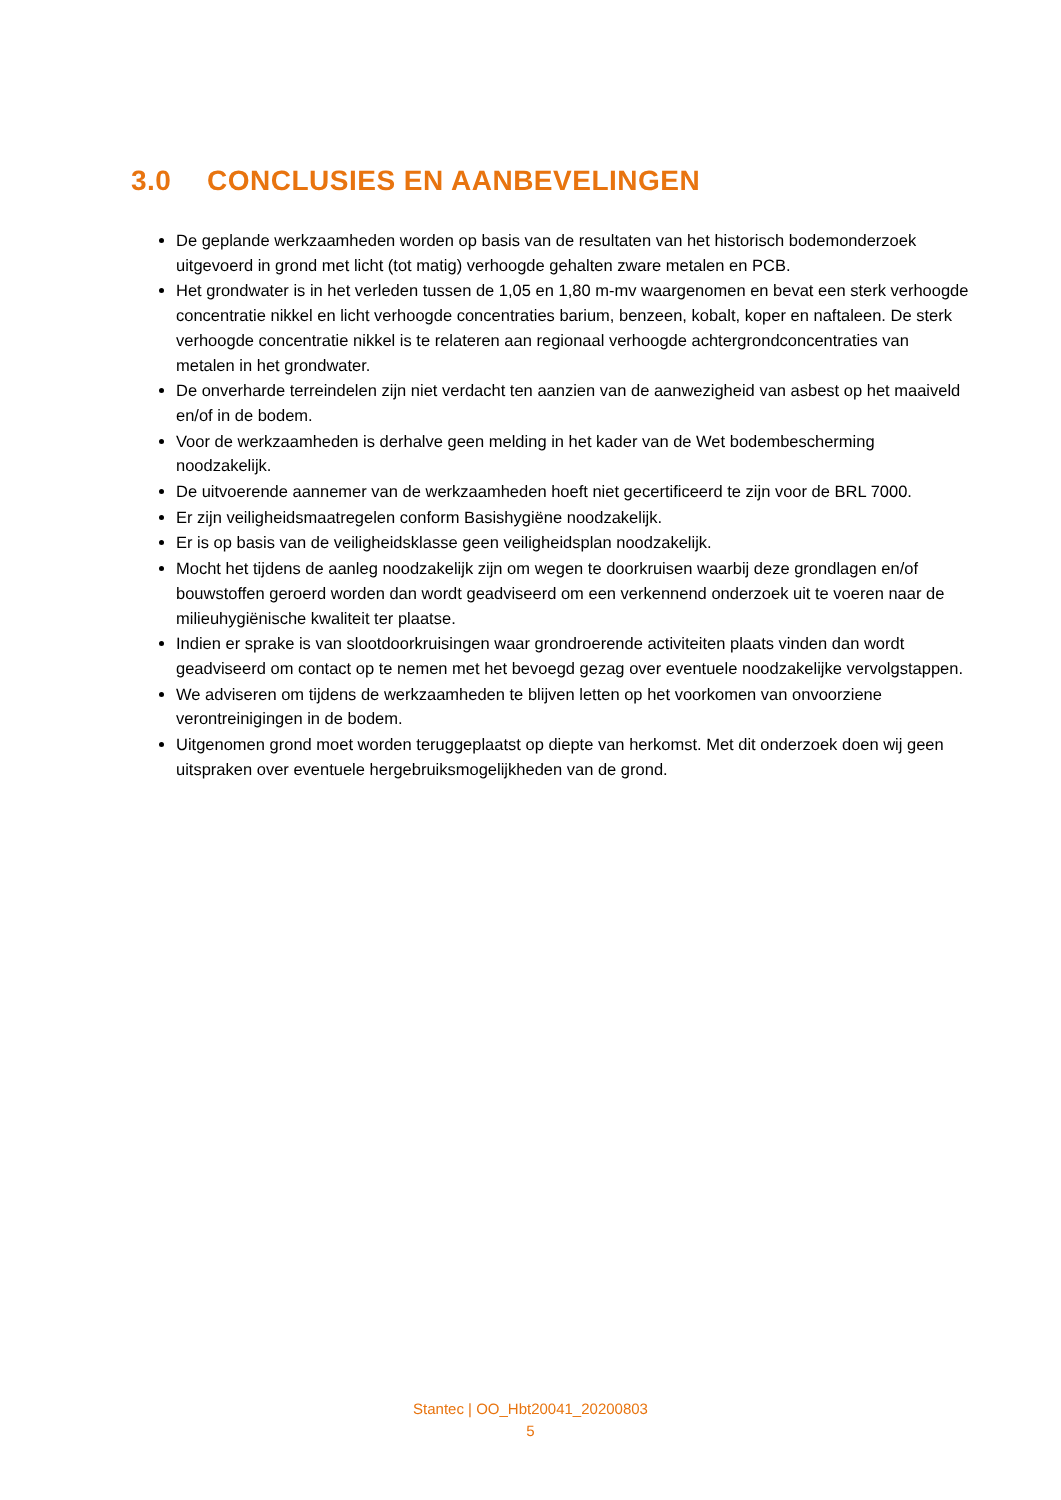3.0 CONCLUSIES EN AANBEVELINGEN
De geplande werkzaamheden worden op basis van de resultaten van het historisch bodemonderzoek uitgevoerd in grond met licht (tot matig) verhoogde gehalten zware metalen en PCB.
Het grondwater is in het verleden tussen de 1,05 en 1,80 m-mv waargenomen en bevat een sterk verhoogde concentratie nikkel en licht verhoogde concentraties barium, benzeen, kobalt, koper en naftaleen. De sterk verhoogde concentratie nikkel is te relateren aan regionaal verhoogde achtergrondconcentraties van metalen in het grondwater.
De onverharde terreindelen zijn niet verdacht ten aanzien van de aanwezigheid van asbest op het maaiveld en/of in de bodem.
Voor de werkzaamheden is derhalve geen melding in het kader van de Wet bodembescherming noodzakelijk.
De uitvoerende aannemer van de werkzaamheden hoeft niet gecertificeerd te zijn voor de BRL 7000.
Er zijn veiligheidsmaatregelen conform Basishygiëne noodzakelijk.
Er is op basis van de veiligheidsklasse geen veiligheidsplan noodzakelijk.
Mocht het tijdens de aanleg noodzakelijk zijn om wegen te doorkruisen waarbij deze grondlagen en/of bouwstoffen geroerd worden dan wordt geadviseerd om een verkennend onderzoek uit te voeren naar de milieuhygiënische kwaliteit ter plaatse.
Indien er sprake is van slootdoorkruisingen waar grondroerende activiteiten plaats vinden dan wordt geadviseerd om contact op te nemen met het bevoegd gezag over eventuele noodzakelijke vervolgstappen.
We adviseren om tijdens de werkzaamheden te blijven letten op het voorkomen van onvoorziene verontreinigingen in de bodem.
Uitgenomen grond moet worden teruggeplaatst op diepte van herkomst. Met dit onderzoek doen wij geen uitspraken over eventuele hergebruiksmogelijkheden van de grond.
Stantec | OO_Hbt20041_20200803
5